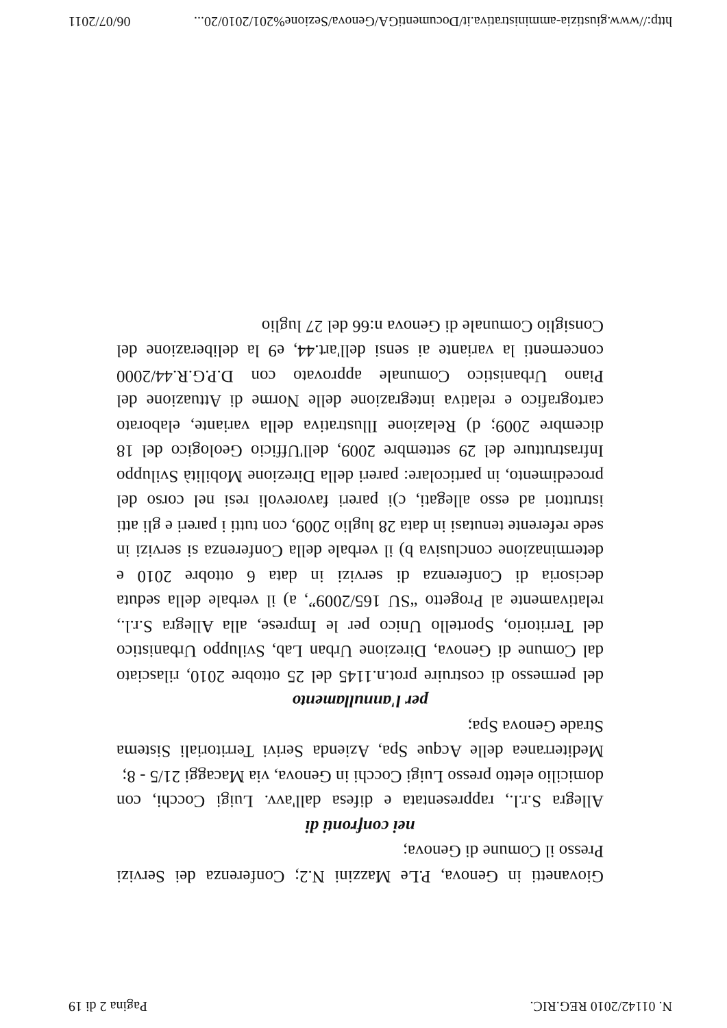N. 01142/2010 REG.RIC. Pagina 2 di 19
Giovanetti in Genova, P.Le Mazzini N.2; Conferenza dei Servizi Presso il Comune di Genova;
nei confronti di
Allegra S.r.l., rappresentata e difesa dall'avv. Luigi Cocchi, con domicilio eletto presso Luigi Cocchi in Genova, via Macaggi 21/5 - 8;
Mediterranea delle Acque Spa, Azienda Serivi Territoriali Sistema Strade Genova Spa;
per l'annullamento
del permesso di costruire prot.n.1145 del 25 ottobre 2010, rilasciato dal Comune di Genova, Direzione Urban Lab, Sviluppo Urbanistico del Territorio, Sportello Unico per le Imprese, alla Allegra S.r.l., relativamente al Progetto “SU 165/2009”, a) il verbale della seduta decisoria di Conferenza di servizi in data 6 ottobre 2010 e determinazione conclusiva b) il verbale della Conferenza si servizi in sede referente tenutasi in data 28 luglio 2009, con tutti i pareri e gli atti istruttori ad esso allegati, c)i pareri favorevoli resi nel corso del procedimento, in particolare: pareri della Direzione Mobilità Sviluppo Infrastrutture del 29 settembre 2009, dell'Ufficio Geologico del 18 dicembre 2009; d) Relazione Illustrativa della variante, elaborato cartografico e relativa integrazione delle Norme di Attuazione del Piano Urbanistico Comunale approvato con D.P.G.R.44/2000 concernenti la variante ai sensi dell'art.44, e9 la deliberazione del Consiglio Comunale di Genova n:66 del 27 luglio
http://www.giustizia-amministrativa.it/DocumentiGA/Genova/Sezione%201/2010/20... 06/07/2011